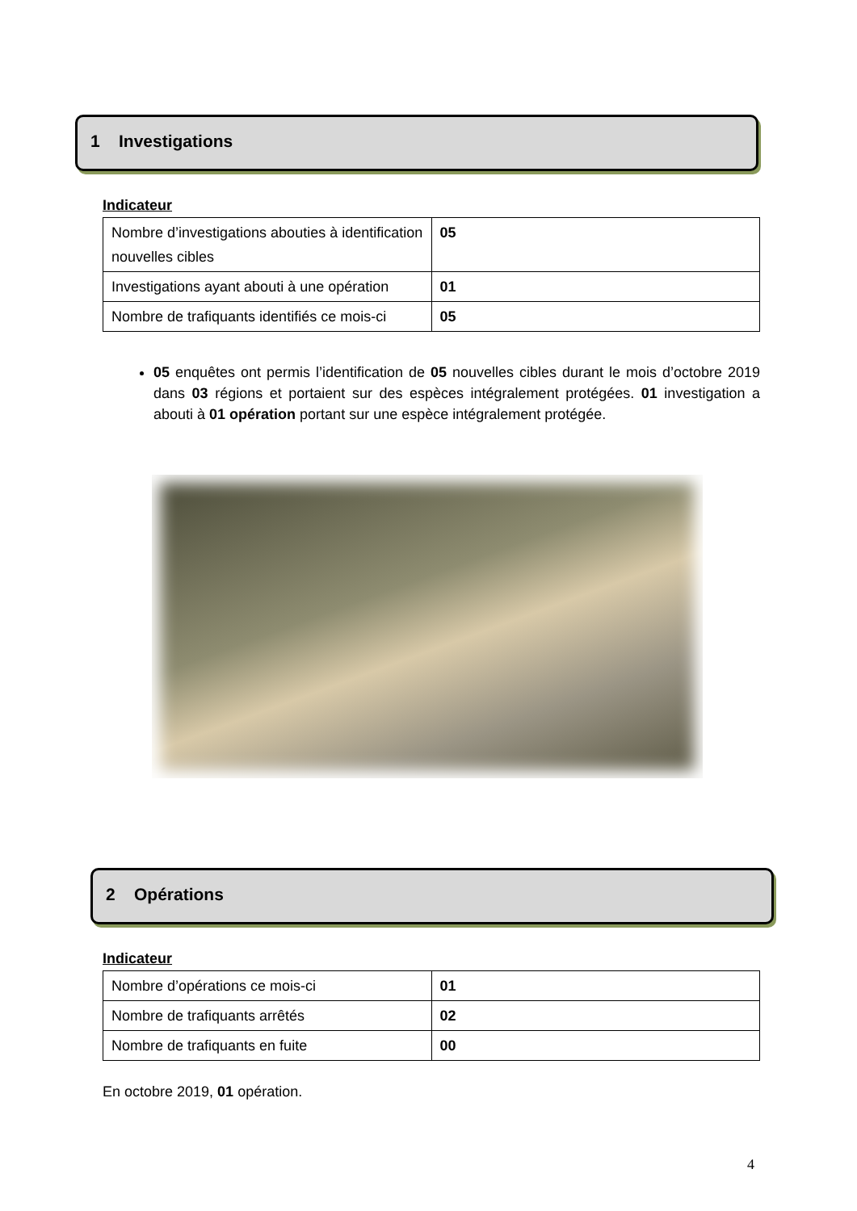1 Investigations
Indicateur
| Nombre d’investigations abouties à identification nouvelles cibles | 05 |
| Investigations ayant abouti à une opération | 01 |
| Nombre de trafiquants identifiés ce mois-ci | 05 |
05 enquêtes ont permis l’identification de 05 nouvelles cibles durant le mois d’octobre 2019 dans 03 régions et portaient sur des espèces intégralement protégées. 01 investigation a abouti à 01 opération portant sur une espèce intégralement protégée.
2 Opérations
Indicateur
| Nombre d’opérations ce mois-ci | 01 |
| Nombre de trafiquants arrêtés | 02 |
| Nombre de trafiquants en fuite | 00 |
En octobre 2019, 01 opération.
4